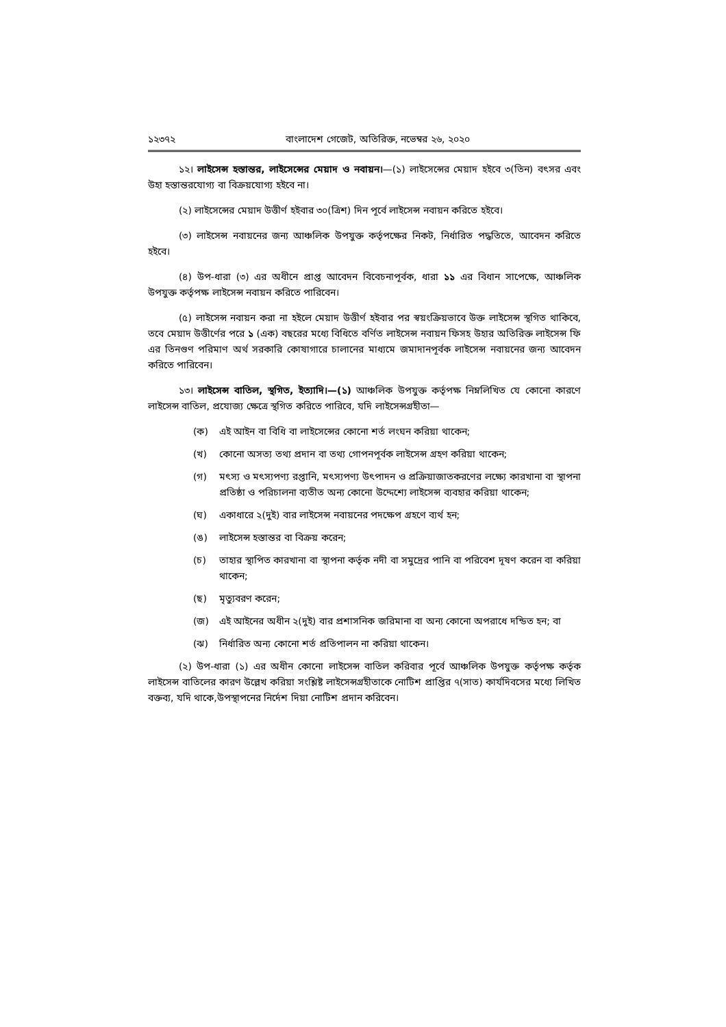১২৩৭২ বাংলাদেশ গেজেট, অতিরিক্ত, নভেম্বর ২৬, ২০২০
১২। লাইসেন্স হস্তান্তর, লাইসেন্সের মেয়াদ ও নবায়ন।—(১) লাইসেন্সের মেয়াদ হইবে ৩(তিন) বৎসর এবং উহা হস্তান্তরযোগ্য বা বিক্রয়যোগ্য হইবে না।
(২) লাইসেন্সের মেয়াদ উত্তীর্ণ হইবার ৩০(ত্রিশ) দিন পূর্বে লাইসেন্স নবায়ন করিতে হইবে।
(৩) লাইসেন্স নবায়নের জন্য আঞ্চলিক উপযুক্ত কর্তৃপক্ষের নিকট, নির্ধারিত পদ্ধতিতে, আবেদন করিতে হইবে।
(৪) উপ-ধারা (৩) এর অধীনে প্রাপ্ত আবেদন বিবেচনাপূর্বক, ধারা ১১ এর বিধান সাপেক্ষে, আঞ্চলিক উপযুক্ত কর্তৃপক্ষ লাইসেন্স নবায়ন করিতে পারিবেন।
(৫) লাইসেন্স নবায়ন করা না হইলে মেয়াদ উত্তীর্ণ হইবার পর স্বয়ংক্রিয়ভাবে উক্ত লাইসেন্স স্থগিত থাকিবে, তবে মেয়াদ উত্তীর্ণের পরে ১ (এক) বছরের মধ্যে বিধিতে বর্ণিত লাইসেন্স নবায়ন ফিসহ উহার অতিরিক্ত লাইসেন্স ফি এর তিনগুণ পরিমাণ অর্থ সরকারি কোষাগারে চালানের মাধ্যমে জমাদানপূর্বক লাইসেন্স নবায়নের জন্য আবেদন করিতে পারিবেন।
১৩। লাইসেন্স বাতিল, স্থগিত, ইত্যাদি।—(১) আঞ্চলিক উপযুক্ত কর্তৃপক্ষ নিম্নলিখিত যে কোনো কারণে লাইসেন্স বাতিল, প্রযোজ্য ক্ষেত্রে স্থগিত করিতে পারিবে, যদি লাইসেন্সগ্রহীতা—
(ক) এই আইন বা বিধি বা লাইসেন্সের কোনো শর্ত লংঘন করিয়া থাকেন;
(খ) কোনো অসত্য তথ্য প্রদান বা তথ্য গোপনপূর্বক লাইসেন্স গ্রহণ করিয়া থাকেন;
(গ) মৎস্য ও মৎস্যপণ্য রপ্তানি, মৎস্যপণ্য উৎপাদন ও প্রক্রিয়াজাতকরণের লক্ষ্যে কারখানা বা স্থাপনা প্রতিষ্ঠা ও পরিচালনা ব্যতীত অন্য কোনো উদ্দেশ্যে লাইসেন্স ব্যবহার করিয়া থাকেন;
(ঘ) একাধারে ২(দুই) বার লাইসেন্স নবায়নের পদক্ষেপ গ্রহণে ব্যর্থ হন;
(ঙ) লাইসেন্স হস্তান্তর বা বিক্রয় করেন;
(চ) তাহার স্থাপিত কারখানা বা স্থাপনা কর্তৃক নদী বা সমুদ্রের পানি বা পরিবেশ দূষণ করেন বা করিয়া থাকেন;
(ছ) মৃত্যুবরণ করেন;
(জ) এই আইনের অধীন ২(দুই) বার প্রশাসনিক জরিমানা বা অন্য কোনো অপরাধে দন্ডিত হন; বা
(ঝ) নির্ধারিত অন্য কোনো শর্ত প্রতিপালন না করিয়া থাকেন।
(২) উপ-ধারা (১) এর অধীন কোনো লাইসেন্স বাতিল করিবার পূর্বে আঞ্চলিক উপযুক্ত কর্তৃপক্ষ কর্তৃক লাইসেন্স বাতিলের কারণ উল্লেখ করিয়া সংশ্লিষ্ট লাইসেন্সগ্রহীতাকে নোটিশ প্রাপ্তির ৭(সাত) কার্যদিবসের মধ্যে লিখিত বক্তব্য, যদি থাকে,উপস্থাপনের নির্দেশ দিয়া নোটিশ প্রদান করিবেন।